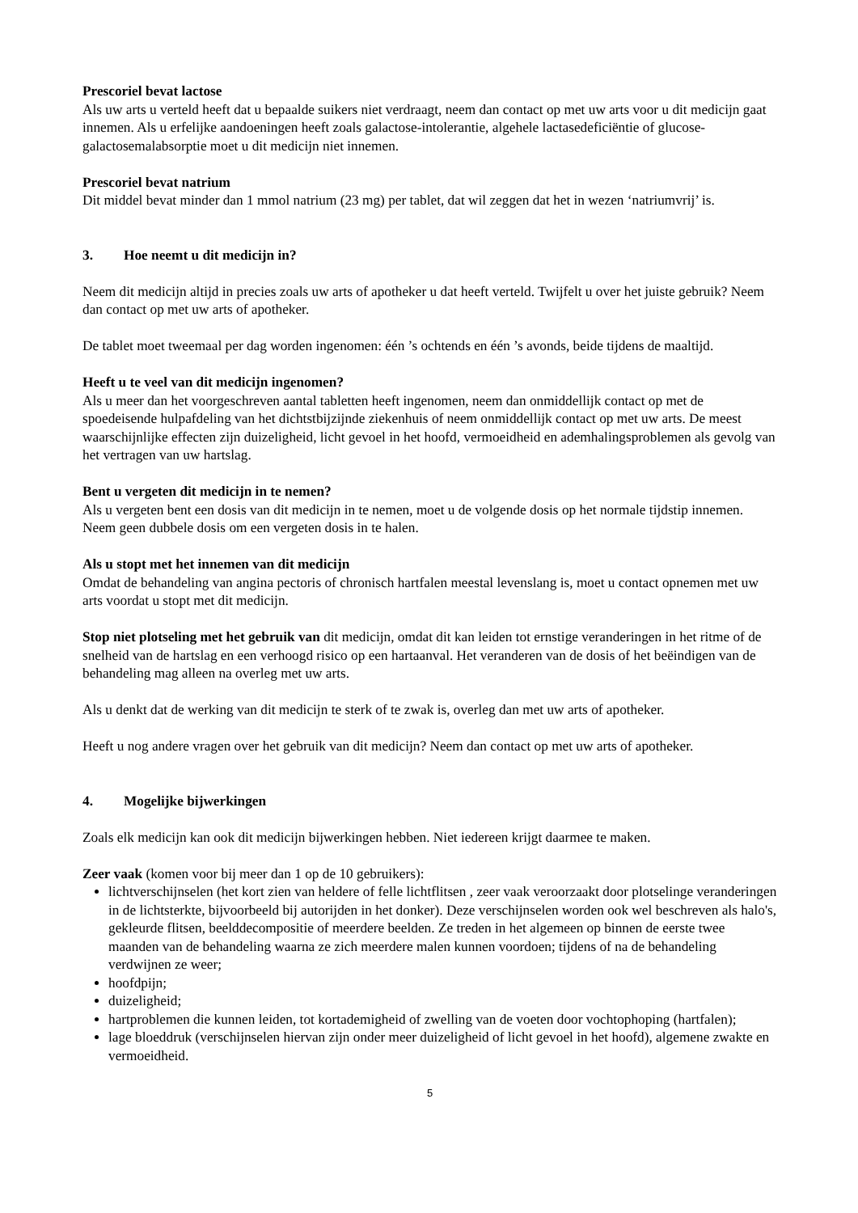Prescoriel bevat lactose
Als uw arts u verteld heeft dat u bepaalde suikers niet verdraagt, neem dan contact op met uw arts voor u dit medicijn gaat innemen. Als u erfelijke aandoeningen heeft zoals galactose-intolerantie, algehele lactasedeficiëntie of glucose-galactosemalabsorptie moet u dit medicijn niet innemen.
Prescoriel bevat natrium
Dit middel bevat minder dan 1 mmol natrium (23 mg) per tablet, dat wil zeggen dat het in wezen ‘natriumvrij’ is.
3. Hoe neemt u dit medicijn in?
Neem dit medicijn altijd in precies zoals uw arts of apotheker u dat heeft verteld. Twijfelt u over het juiste gebruik? Neem dan contact op met uw arts of apotheker.
De tablet moet tweemaal per dag worden ingenomen: één ’s ochtends en één ’s avonds, beide tijdens de maaltijd.
Heeft u te veel van dit medicijn ingenomen?
Als u meer dan het voorgeschreven aantal tabletten heeft ingenomen, neem dan onmiddellijk contact op met de spoedeisende hulpafdeling van het dichtstbijzijnde ziekenhuis of neem onmiddellijk contact op met uw arts. De meest waarschijnlijke effecten zijn duizeligheid, licht gevoel in het hoofd, vermoeidheid en ademhalingsproblemen als gevolg van het vertragen van uw hartslag.
Bent u vergeten dit medicijn in te nemen?
Als u vergeten bent een dosis van dit medicijn in te nemen, moet u de volgende dosis op het normale tijdstip innemen. Neem geen dubbele dosis om een vergeten dosis in te halen.
Als u stopt met het innemen van dit medicijn
Omdat de behandeling van angina pectoris of chronisch hartfalen meestal levenslang is, moet u contact opnemen met uw arts voordat u stopt met dit medicijn.
Stop niet plotseling met het gebruik van dit medicijn, omdat dit kan leiden tot ernstige veranderingen in het ritme of de snelheid van de hartslag en een verhoogd risico op een hartaanval. Het veranderen van de dosis of het beëindigen van de behandeling mag alleen na overleg met uw arts.
Als u denkt dat de werking van dit medicijn te sterk of te zwak is, overleg dan met uw arts of apotheker.
Heeft u nog andere vragen over het gebruik van dit medicijn? Neem dan contact op met uw arts of apotheker.
4. Mogelijke bijwerkingen
Zoals elk medicijn kan ook dit medicijn bijwerkingen hebben. Niet iedereen krijgt daarmee te maken.
Zeer vaak (komen voor bij meer dan 1 op de 10 gebruikers):
lichtverschijnselen (het kort zien van heldere of felle lichtflitsen , zeer vaak veroorzaakt door plotselinge veranderingen in de lichtsterkte, bijvoorbeeld bij autorijden in het donker). Deze verschijnselen worden ook wel beschreven als halo's, gekleurde flitsen, beelddecompositie of meerdere beelden. Ze treden in het algemeen op binnen de eerste twee maanden van de behandeling waarna ze zich meerdere malen kunnen voordoen; tijdens of na de behandeling verdwijnen ze weer;
hoofdpijn;
duizeligheid;
hartproblemen die kunnen leiden, tot kortademigheid of zwelling van de voeten door vochtophoping (hartfalen);
lage bloeddruk (verschijnselen hiervan zijn onder meer duizeligheid of licht gevoel in het hoofd), algemene zwakte en vermoeidheid.
5